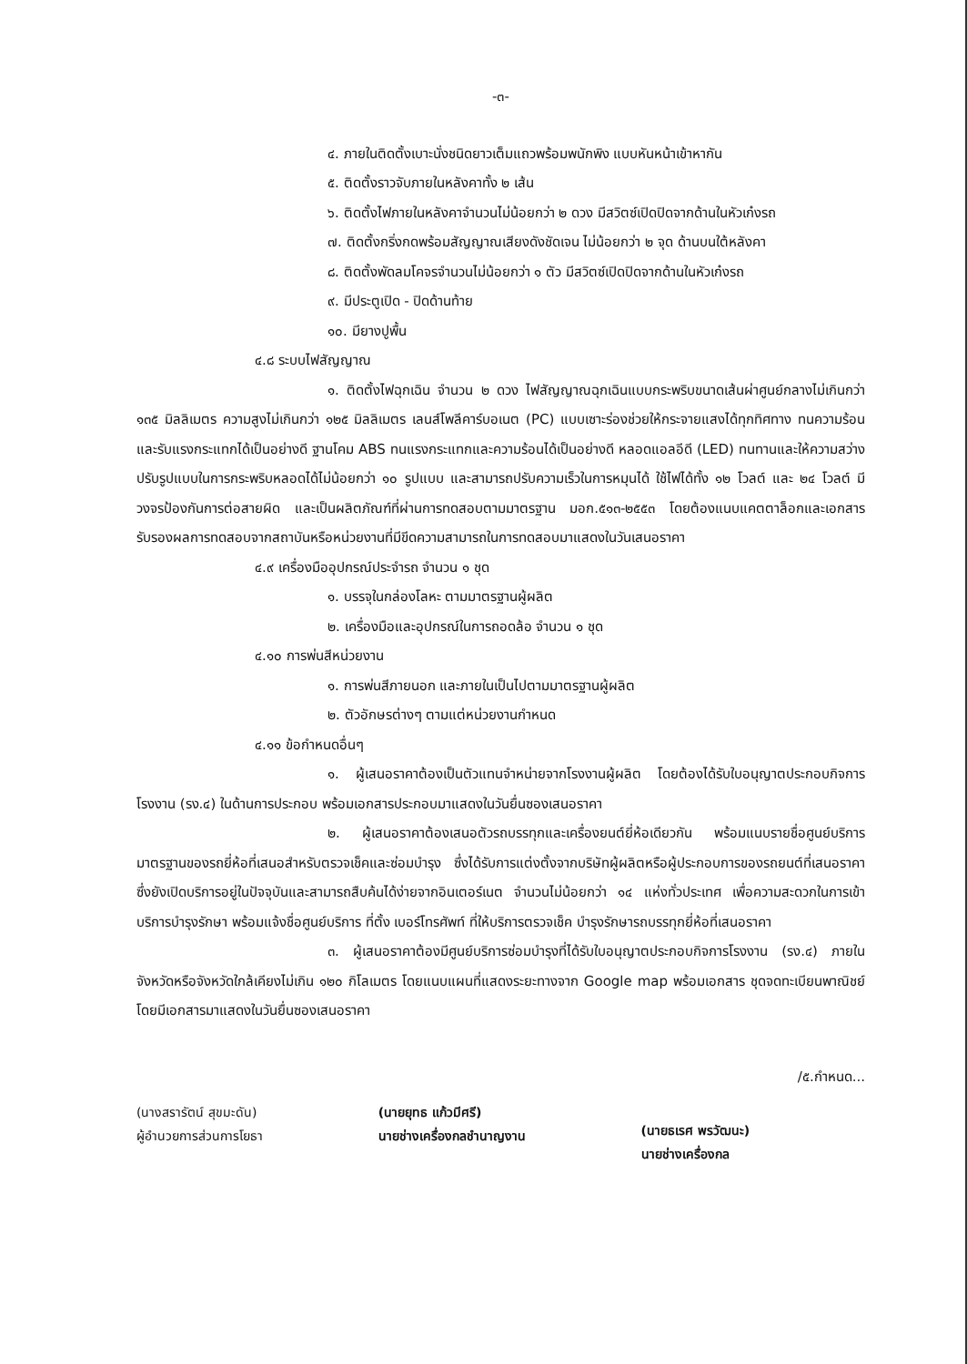-๓-
๔. ภายในติดตั้งเบาะนั่งชนิดยาวเต็มแถวพร้อมพนักพิง แบบหันหน้าเข้าหากัน
๕. ติดตั้งราวจับภายในหลังคาทั้ง ๒ เส้น
๖. ติดตั้งไฟภายในหลังคาจำนวนไม่น้อยกว่า ๒ ดวง มีสวิตซ์เปิดปิดจากด้านในหัวเก๋งรถ
๗. ติดตั้งกริ่งกดพร้อมสัญญาณเสียงดังชัดเจน ไม่น้อยกว่า ๒ จุด ด้านบนใต้หลังคา
๘. ติดตั้งพัดลมโคจรจำนวนไม่น้อยกว่า ๑ ตัว มีสวิตซ์เปิดปิดจากด้านในหัวเก๋งรถ
๙. มีประตูเปิด - ปิดด้านท้าย
๑๐. มียางปูพื้น
๔.๘ ระบบไฟสัญญาณ
๑. ติดตั้งไฟฉุกเฉิน จำนวน ๒ ดวง ไฟสัญญาณฉุกเฉินแบบกระพริบขนาดเส้นผ่าศูนย์กลางไม่เกินกว่า ๑๓๕ มิลลิเมตร ความสูงไม่เกินกว่า ๑๒๕ มิลลิเมตร เลนส์โพลีคาร์บอเนต (PC) แบบเซาะร่องช่วยให้กระจายแสงได้ทุกทิศทาง ทนความร้อนและรับแรงกระแทกได้เป็นอย่างดี ฐานโคม ABS ทนแรงกระแทกและความร้อนได้เป็นอย่างดี หลอดแอลอีดี (LED) ทนทานและให้ความสว่าง ปรับรูปแบบในการกระพริบหลอดได้ไม่น้อยกว่า ๑๐ รูปแบบ และสามารถปรับความเร็วในการหมุนได้ ใช้ไฟได้ทั้ง ๑๒ โวลต์ และ ๒๔ โวลต์ มีวงจรป้องกันการต่อสายผิด และเป็นผลิตภัณฑ์ที่ผ่านการทดสอบตามมาตรฐาน มอก.๕๑๓-๒๕๕๓ โดยต้องแนบแคตตาล็อกและเอกสารรับรองผลการทดสอบจากสถาบันหรือหน่วยงานที่มีขีดความสามารถในการทดสอบมาแสดงในวันเสนอราคา
๔.๙ เครื่องมืออุปกรณ์ประจำรถ จำนวน ๑ ชุด
๑. บรรจุในกล่องโลหะ ตามมาตรฐานผู้ผลิต
๒. เครื่องมือและอุปกรณ์ในการถอดล้อ จำนวน ๑ ชุด
๔.๑๐ การพ่นสีหน่วยงาน
๑. การพ่นสีภายนอก และภายในเป็นไปตามมาตรฐานผู้ผลิต
๒. ตัวอักษรต่างๆ ตามแต่หน่วยงานกำหนด
๔.๑๑ ข้อกำหนดอื่นๆ
๑. ผู้เสนอราคาต้องเป็นตัวแทนจำหน่ายจากโรงงานผู้ผลิต โดยต้องได้รับใบอนุญาตประกอบกิจการโรงงาน (รง.๔) ในด้านการประกอบ พร้อมเอกสารประกอบมาแสดงในวันยื่นซองเสนอราคา
๒. ผู้เสนอราคาต้องเสนอตัวรถบรรทุกและเครื่องยนต์ยี่ห้อเดียวกัน พร้อมแนบรายชื่อศูนย์บริการมาตรฐานของรถยี่ห้อที่เสนอสำหรับตรวจเช็คและซ่อมบำรุง ซึ่งได้รับการแต่งตั้งจากบริษัทผู้ผลิตหรือผู้ประกอบการของรถยนต์ที่เสนอราคา ซึ่งยังเปิดบริการอยู่ในปัจจุบันและสามารถสืบค้นได้ง่ายจากอินเตอร์เนต จำนวนไม่น้อยกว่า ๑๔ แห่งทั่วประเทศ เพื่อความสะดวกในการเข้าบริการบำรุงรักษา พร้อมแจ้งชื่อศูนย์บริการ ที่ตั้ง เบอร์โทรศัพท์ ที่ให้บริการตรวจเช็ค บำรุงรักษารถบรรทุกยี่ห้อที่เสนอราคา
๓. ผู้เสนอราคาต้องมีศูนย์บริการซ่อมบำรุงที่ได้รับใบอนุญาตประกอบกิจการโรงงาน (รง.๔) ภายในจังหวัดหรือจังหวัดใกล้เคียงไม่เกิน ๑๒๐ กิโลเมตร โดยแนบแผนที่แสดงระยะทางจาก Google map พร้อมเอกสาร ชุดจดทะเบียนพาณิชย์โดยมีเอกสารมาแสดงในวันยื่นซองเสนอราคา
/๕.กำหนด...
(นางสรารัตน์ สุขมะดัน)
ผู้อำนวยการส่วนการโยธา
(นายยุทธ แก้วมีศรี)
นายช่างเครื่องกลชำนาญงาน
(นายธเรศ พรวัฒนะ)
นายช่างเครื่องกล